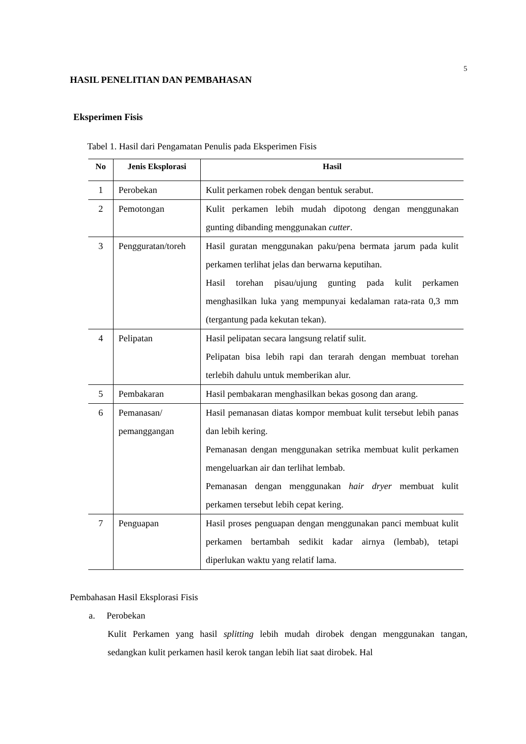5
HASIL PENELITIAN DAN PEMBAHASAN
Eksperimen Fisis
Tabel 1. Hasil dari Pengamatan Penulis pada Eksperimen Fisis
| No | Jenis Eksplorasi | Hasil |
| --- | --- | --- |
| 1 | Perobekan | Kulit perkamen robek dengan bentuk serabut. |
| 2 | Pemotongan | Kulit perkamen lebih mudah dipotong dengan menggunakan gunting dibanding menggunakan cutter . |
| 3 | Pengguratan/toreh | Hasil guratan menggunakan paku/pena bermata jarum pada kulit perkamen terlihat jelas dan berwarna keputihan. Hasil torehan pisau/ujung gunting pada kulit perkamen menghasilkan luka yang mempunyai kedalaman rata-rata 0,3 mm (tergantung pada kekutan tekan). |
| 4 | Pelipatan | Hasil pelipatan secara langsung relatif sulit. Pelipatan bisa lebih rapi dan terarah dengan membuat torehan terlebih dahulu untuk memberikan alur. |
| 5 | Pembakaran | Hasil pembakaran menghasilkan bekas gosong dan arang. |
| 6 | Pemanasan/ pemanggangan | Hasil pemanasan diatas kompor membuat kulit tersebut lebih panas dan lebih kering. Pemanasan dengan menggunakan setrika membuat kulit perkamen mengeluarkan air dan terlihat lembab. Pemanasan dengan menggunakan hair dryer membuat kulit perkamen tersebut lebih cepat kering. |
| 7 | Penguapan | Hasil proses penguapan dengan menggunakan panci membuat kulit perkamen bertambah sedikit kadar airnya (lembab), tetapi diperlukan waktu yang relatif lama. |
Pembahasan Hasil Eksplorasi Fisis
a. Perobekan
Kulit Perkamen yang hasil splitting lebih mudah dirobek dengan menggunakan tangan, sedangkan kulit perkamen hasil kerok tangan lebih liat saat dirobek. Hal